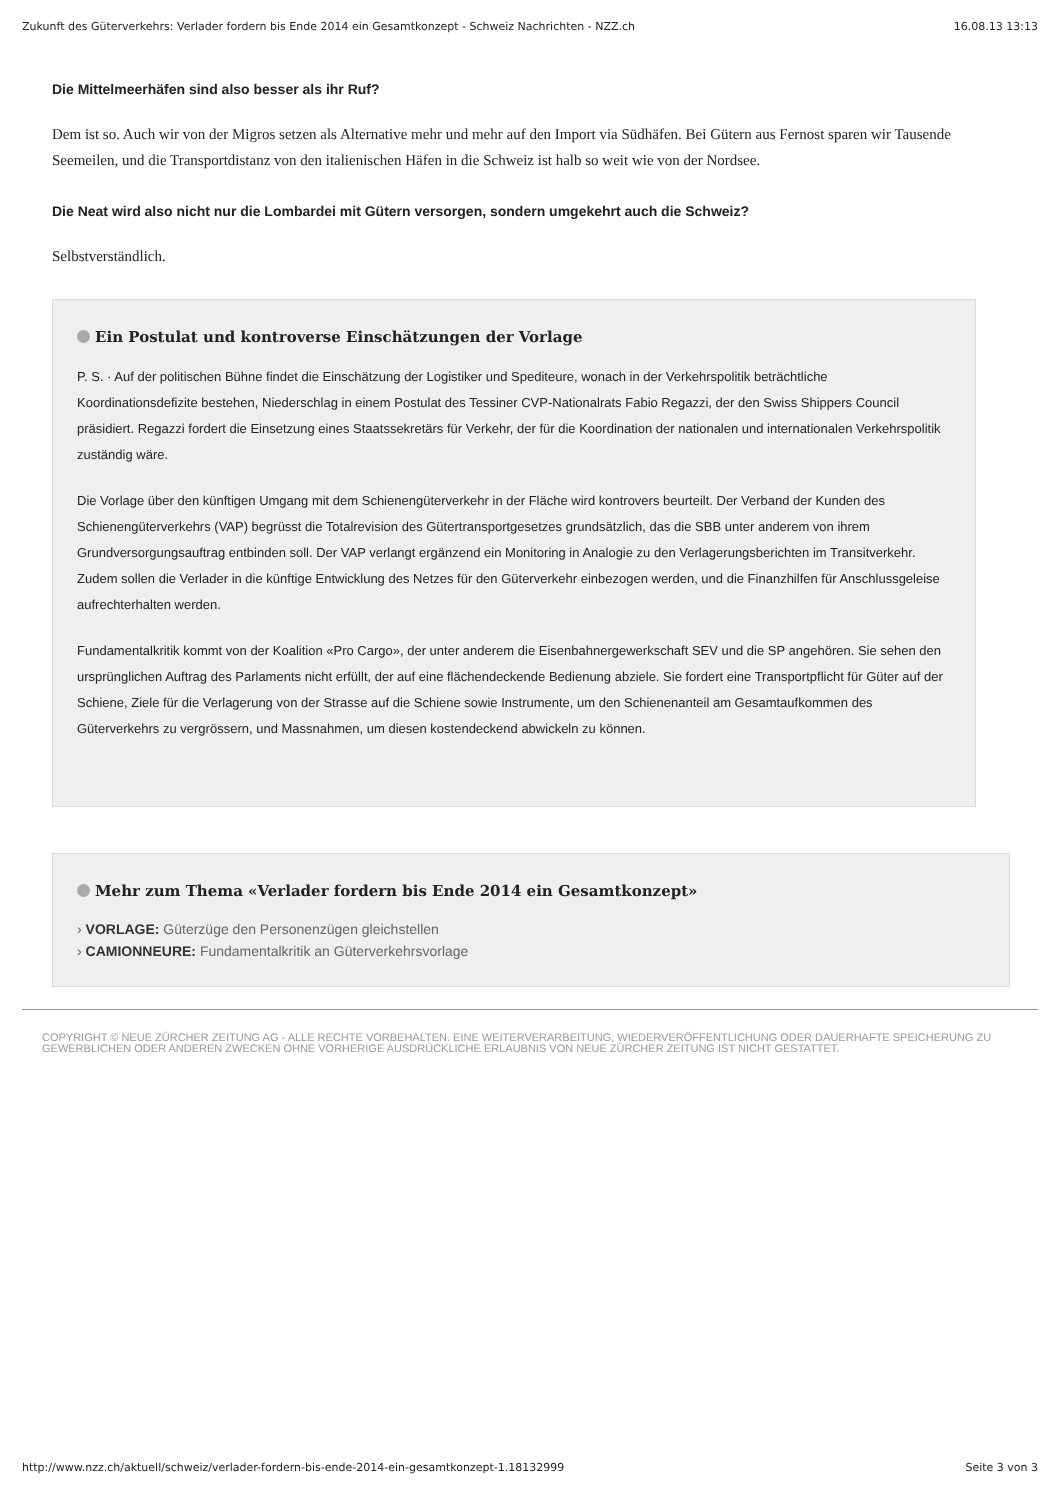Zukunft des Güterverkehrs: Verlader fordern bis Ende 2014 ein Gesamtkonzept - Schweiz Nachrichten - NZZ.ch 16.08.13 13:13
Die Mittelmeerhäfen sind also besser als ihr Ruf?
Dem ist so. Auch wir von der Migros setzen als Alternative mehr und mehr auf den Import via Südhäfen. Bei Gütern aus Fernost sparen wir Tausende Seemeilen, und die Transportdistanz von den italienischen Häfen in die Schweiz ist halb so weit wie von der Nordsee.
Die Neat wird also nicht nur die Lombardei mit Gütern versorgen, sondern umgekehrt auch die Schweiz?
Selbstverständlich.
Ein Postulat und kontroverse Einschätzungen der Vorlage
P. S. · Auf der politischen Bühne findet die Einschätzung der Logistiker und Spediteure, wonach in der Verkehrspolitik beträchtliche Koordinationsdefizite bestehen, Niederschlag in einem Postulat des Tessiner CVP-Nationalrats Fabio Regazzi, der den Swiss Shippers Council präsidiert. Regazzi fordert die Einsetzung eines Staatssekretärs für Verkehr, der für die Koordination der nationalen und internationalen Verkehrspolitik zuständig wäre.
Die Vorlage über den künftigen Umgang mit dem Schienengüterverkehr in der Fläche wird kontrovers beurteilt. Der Verband der Kunden des Schienengüterverkehrs (VAP) begrüsst die Totalrevision des Gütertransportgesetzes grundsätzlich, das die SBB unter anderem von ihrem Grundversorgungsauftrag entbinden soll. Der VAP verlangt ergänzend ein Monitoring in Analogie zu den Verlagerungsberichten im Transitverkehr. Zudem sollen die Verlader in die künftige Entwicklung des Netzes für den Güterverkehr einbezogen werden, und die Finanzhilfen für Anschlussgeleise aufrechterhalten werden.
Fundamentalkritik kommt von der Koalition «Pro Cargo», der unter anderem die Eisenbahnergewerkschaft SEV und die SP angehören. Sie sehen den ursprünglichen Auftrag des Parlaments nicht erfüllt, der auf eine flächendeckende Bedienung abziele. Sie fordert eine Transportpflicht für Güter auf der Schiene, Ziele für die Verlagerung von der Strasse auf die Schiene sowie Instrumente, um den Schienenanteil am Gesamtaufkommen des Güterverkehrs zu vergrössern, und Massnahmen, um diesen kostendeckend abwickeln zu können.
Mehr zum Thema «Verlader fordern bis Ende 2014 ein Gesamtkonzept»
› VORLAGE: Güterzüge den Personenzügen gleichstellen
› CAMIONNEURE: Fundamentalkritik an Güterverkehrsvorlage
COPYRIGHT © NEUE ZÜRCHER ZEITUNG AG - ALLE RECHTE VORBEHALTEN. EINE WEITERVERARBEITUNG, WIEDERVERÖFFENTLICHUNG ODER DAUERHAFTE SPEICHERUNG ZU GEWERBLICHEN ODER ANDEREN ZWECKEN OHNE VORHERIGE AUSDRÜCKLICHE ERLAUBNIS VON NEUE ZÜRCHER ZEITUNG IST NICHT GESTATTET.
http://www.nzz.ch/aktuell/schweiz/verlader-fordern-bis-ende-2014-ein-gesamtkonzept-1.18132999 Seite 3 von 3